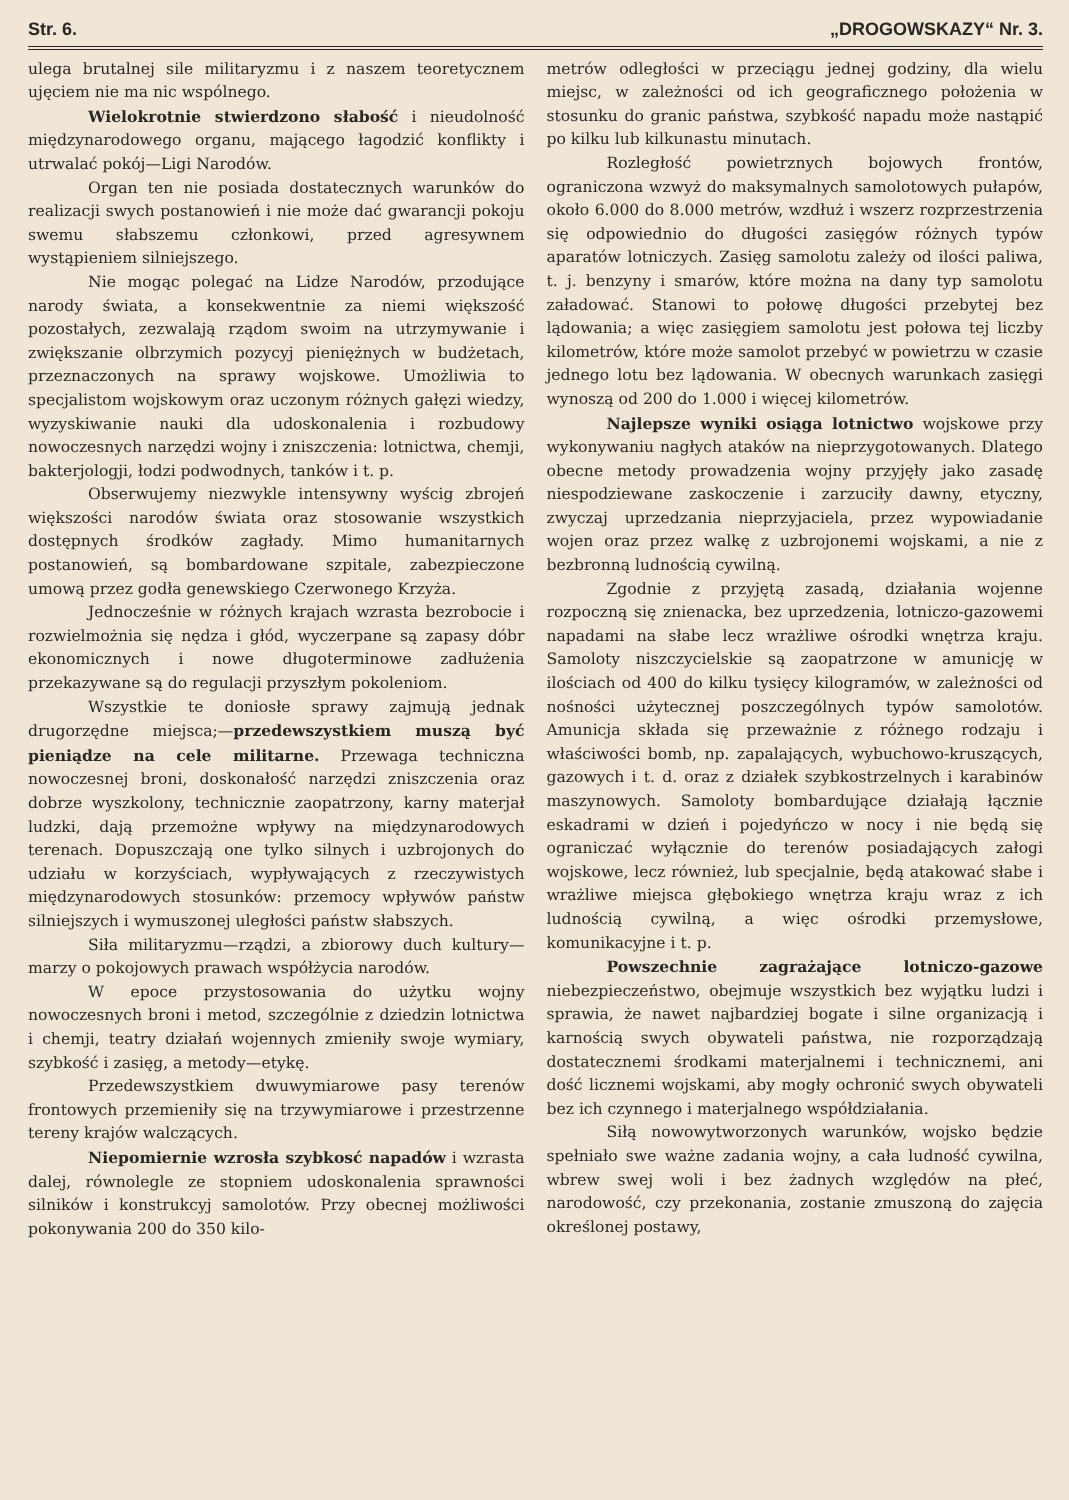Str. 6. „DROGOWSKAZY“ Nr. 3.
ulega brutalnej sile militaryzmu i z naszem teoretycznem ujęciem nie ma nic wspólnego.
Wielokrotnie stwierdzono słabość i nieudolność międzynarodowego organu, mającego łagodzić konflikty i utrwalać pokój—Ligi Narodów.
Organ ten nie posiada dostatecznych warunków do realizacji swych postanowień i nie może dać gwarancji pokoju swemu słabszemu członkowi, przed agresywnem wystąpieniem silniejszego.
Nie mogąc polegać na Lidze Narodów, przodujące narody świata, a konsekwentnie za niemi większość pozostałych, zezwalają rządom swoim na utrzymywanie i zwiększanie olbrzymich pozycyj pieniężnych w budżetach, przeznaczonych na sprawy wojskowe. Umożliwia to specjalistom wojskowym oraz uczonym różnych gałęzi wiedzy, wyzyskiwanie nauki dla udoskonalenia i rozbudowy nowoczesnych narzędzi wojny i zniszczenia: lotnictwa, chemji, bakterjologji, łodzi podwodnych, tanków i t. p.
Obserwujemy niezwykle intensywny wyścig zbrojeń większości narodów świata oraz stosowanie wszystkich dostępnych środków zagłady. Mimo humanitarnych postanowień, są bombardowane szpitale, zabezpieczone umową przez godła genewskiego Czerwonego Krzyża.
Jednocześnie w różnych krajach wzrasta bezrobocie i rozwielmożnia się nędza i głód, wyczerpane są zapasy dóbr ekonomicznych i nowe długoterminowe zadłużenia przekazywane są do regulacji przyszłym pokoleniom.
Wszystkie te doniosłe sprawy zajmują jednak drugorzędne miejsca;—przedewszystkiem muszą być pieniądze na cele militarne. Przewaga techniczna nowoczesnej broni, doskonałość narzędzi zniszczenia oraz dobrze wyszkolony, technicznie zaopatrzony, karny materjał ludzki, dają przemożne wpływy na międzynarodowych terenach. Dopuszczają one tylko silnych i uzbrojonych do udziału w korzyściach, wypływających z rzeczywistych międzynarodowych stosunków: przemocy wpływów państw silniejszych i wymuszonej uległości państw słabszych.
Siła militaryzmu—rządzi, a zbiorowy duch kultury—marzy o pokojowych prawach współżycia narodów.
W epoce przystosowania do użytku wojny nowoczesnych broni i metod, szczególnie z dziedzin lotnictwa i chemji, teatry działań wojennych zmieniły swoje wymiary, szybkość i zasięg, a metody—etykę.
Przedewszystkiem dwuwymiarowe pasy terenów frontowych przemieniły się na trzywymiarowe i przestrzenne tereny krajów walczących.
Niepomiernie wzrosła szybkosć napadów i wzrasta dalej, równolegle ze stopniem udoskonalenia sprawności silników i konstrukcyj samolotów. Przy obecnej możliwości pokonywania 200 do 350 kilo-
metrów odległości w przeciągu jednej godziny, dla wielu miejsc, w zależności od ich geograficznego położenia w stosunku do granic państwa, szybkość napadu może nastąpić po kilku lub kilkunastu minutach.
Rozległość powietrznych bojowych frontów, ograniczona wzwyż do maksymalnych samolotowych pułapów, około 6.000 do 8.000 metrów, wzdłuż i wszerz rozprzestrzenia się odpowiednio do długości zasięgów różnych typów aparatów lotniczych. Zasięg samolotu zależy od ilości paliwa, t. j. benzyny i smarów, które można na dany typ samolotu załadować. Stanowi to połowę długości przebytej bez lądowania; a więc zasięgiem samolotu jest połowa tej liczby kilometrów, które może samolot przebyć w powietrzu w czasie jednego lotu bez lądowania. W obecnych warunkach zasięgi wynoszą od 200 do 1.000 i więcej kilometrów.
Najlepsze wyniki osiąga lotnictwo wojskowe przy wykonywaniu nagłych ataków na nieprzygotowanych. Dlatego obecne metody prowadzenia wojny przyjęły jako zasadę niespodziewane zaskoczenie i zarzuciły dawny, etyczny, zwyczaj uprzedzania nieprzyjaciela, przez wypowiadanie wojen oraz przez walkę z uzbrojonemi wojskami, a nie z bezbronną ludnością cywilną.
Zgodnie z przyjętą zasadą, działania wojenne rozpoczną się znienacka, bez uprzedzenia, lotniczo-gazowemi napadami na słabe lecz wrażliwe ośrodki wnętrza kraju. Samoloty niszczycielskie są zaopatrzone w amunicję w ilościach od 400 do kilku tysięcy kilogramów, w zależności od nośności użytecznej poszczególnych typów samolotów. Amunicja składa się przeważnie z różnego rodzaju i właściwości bomb, np. zapalających, wybuchowo-kruszących, gazowych i t. d. oraz z działek szybkostrzelnych i karabinów maszynowych. Samoloty bombardujące działają łącznie eskadrami w dzień i pojedyńczo w nocy i nie będą się ograniczać wyłącznie do terenów posiadających załogi wojskowe, lecz również, lub specjalnie, będą atakować słabe i wrażliwe miejsca głębokiego wnętrza kraju wraz z ich ludnością cywilną, a więc ośrodki przemysłowe, komunikacyjne i t. p.
Powszechnie zagrażające lotniczo-gazowe niebezpieczeństwo, obejmuje wszystkich bez wyjątku ludzi i sprawia, że nawet najbardziej bogate i silne organizacją i karnością swych obywateli państwa, nie rozporządzają dostatecznemi środkami materjalnemi i technicznemi, ani dość licznemi wojskami, aby mogły ochronić swych obywateli bez ich czynnego i materjalnego współdziałania.
Siłą nowowytworzonych warunków, wojsko będzie spełniało swe ważne zadania wojny, a cała ludność cywilna, wbrew swej woli i bez żadnych względów na płeć, narodowość, czy przekonania, zostanie zmuszoną do zajęcia określonej postawy,